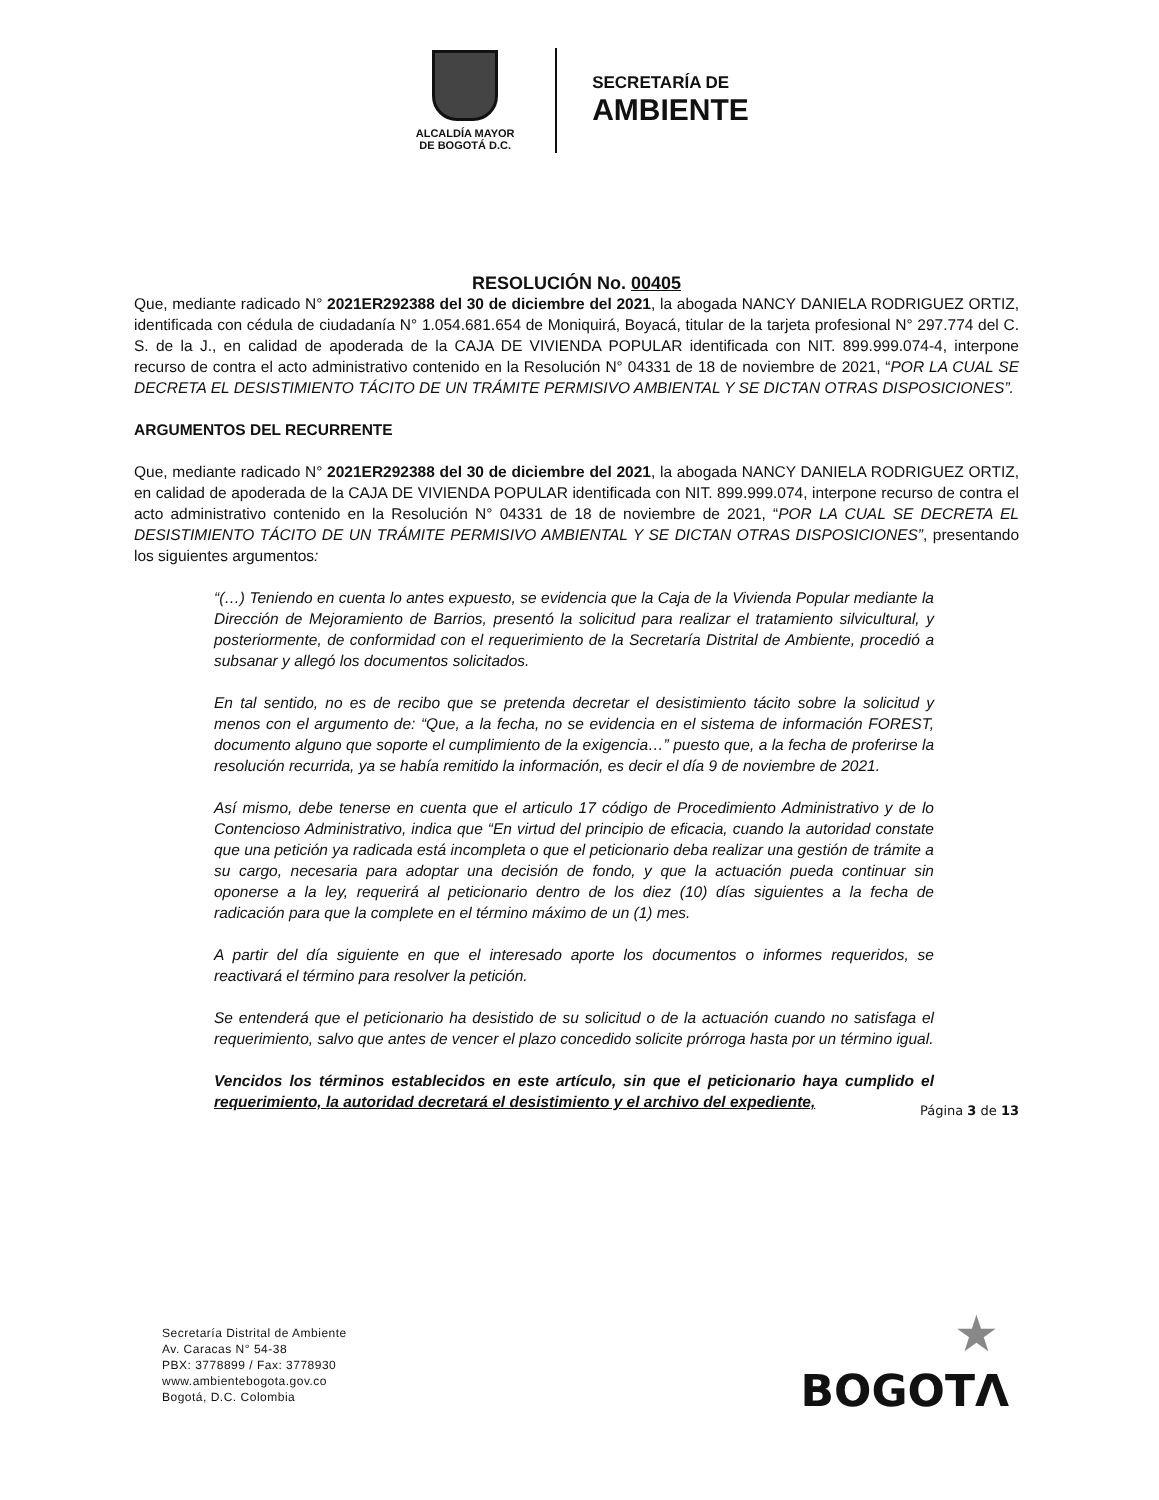ALCALDÍA MAYOR
DE BOGOTÁ D.C.
SECRETARÍA DE
AMBIENTE
RESOLUCIÓN No. 00405
Que, mediante radicado N° 2021ER292388 del 30 de diciembre del 2021, la abogada NANCY DANIELA RODRIGUEZ ORTIZ, identificada con cédula de ciudadanía N° 1.054.681.654 de Moniquirá, Boyacá, titular de la tarjeta profesional N° 297.774 del C. S. de la J., en calidad de apoderada de la CAJA DE VIVIENDA POPULAR identificada con NIT. 899.999.074-4, interpone recurso de contra el acto administrativo contenido en la Resolución N° 04331 de 18 de noviembre de 2021, “POR LA CUAL SE DECRETA EL DESISTIMIENTO TÁCITO DE UN TRÁMITE PERMISIVO AMBIENTAL Y SE DICTAN OTRAS DISPOSICIONES”.
ARGUMENTOS DEL RECURRENTE
Que, mediante radicado N° 2021ER292388 del 30 de diciembre del 2021, la abogada NANCY DANIELA RODRIGUEZ ORTIZ, en calidad de apoderada de la CAJA DE VIVIENDA POPULAR identificada con NIT. 899.999.074, interpone recurso de contra el acto administrativo contenido en la Resolución N° 04331 de 18 de noviembre de 2021, “POR LA CUAL SE DECRETA EL DESISTIMIENTO TÁCITO DE UN TRÁMITE PERMISIVO AMBIENTAL Y SE DICTAN OTRAS DISPOSICIONES”, presentando los siguientes argumentos:
“(…) Teniendo en cuenta lo antes expuesto, se evidencia que la Caja de la Vivienda Popular mediante la Dirección de Mejoramiento de Barrios, presentó la solicitud para realizar el tratamiento silvicultural, y posteriormente, de conformidad con el requerimiento de la Secretaría Distrital de Ambiente, procedió a subsanar y allegó los documentos solicitados.
En tal sentido, no es de recibo que se pretenda decretar el desistimiento tácito sobre la solicitud y menos con el argumento de: “Que, a la fecha, no se evidencia en el sistema de información FOREST, documento alguno que soporte el cumplimiento de la exigencia…” puesto que, a la fecha de proferirse la resolución recurrida, ya se había remitido la información, es decir el día 9 de noviembre de 2021.
Así mismo, debe tenerse en cuenta que el articulo 17 código de Procedimiento Administrativo y de lo Contencioso Administrativo, indica que “En virtud del principio de eficacia, cuando la autoridad constate que una petición ya radicada está incompleta o que el peticionario deba realizar una gestión de trámite a su cargo, necesaria para adoptar una decisión de fondo, y que la actuación pueda continuar sin oponerse a la ley, requerirá al peticionario dentro de los diez (10) días siguientes a la fecha de radicación para que la complete en el término máximo de un (1) mes.
A partir del día siguiente en que el interesado aporte los documentos o informes requeridos, se reactivará el término para resolver la petición.
Se entenderá que el peticionario ha desistido de su solicitud o de la actuación cuando no satisfaga el requerimiento, salvo que antes de vencer el plazo concedido solicite prórroga hasta por un término igual.
Vencidos los términos establecidos en este artículo, sin que el peticionario haya cumplido el requerimiento, la autoridad decretará el desistimiento y el archivo del expediente,
Página 3 de 13
Secretaría Distrital de Ambiente
Av. Caracas N° 54-38
PBX: 3778899 / Fax: 3778930
www.ambientebogota.gov.co
Bogotá, D.C. Colombia
★
BOGOTΛ